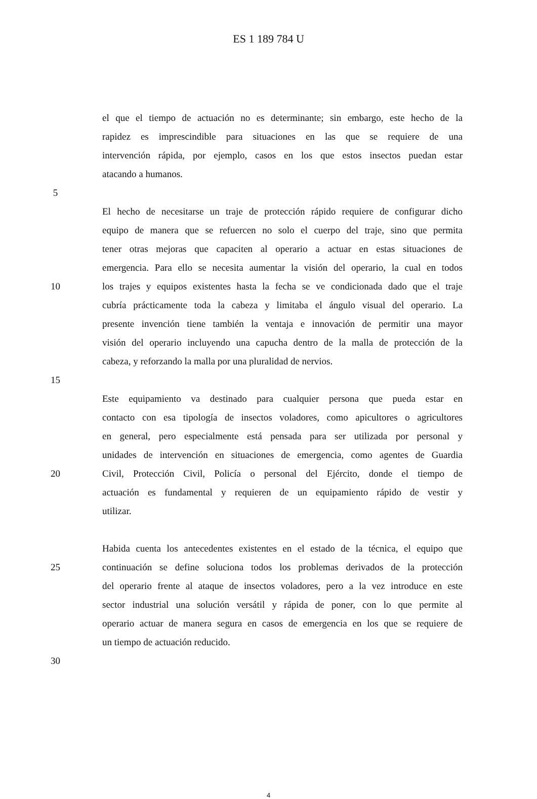ES 1 189 784 U
el que el tiempo de actuación no es determinante; sin embargo, este hecho de la
rapidez es imprescindible para situaciones en las que se requiere de una
intervención rápida, por ejemplo, casos en los que estos insectos puedan estar
atacando a humanos.
5
El hecho de necesitarse un traje de protección rápido requiere de configurar dicho
equipo de manera que se refuercen no solo el cuerpo del traje, sino que permita
tener otras mejoras que capaciten al operario a actuar en estas situaciones de
emergencia. Para ello se necesita aumentar la visión del operario, la cual en todos
10 los trajes y equipos existentes hasta la fecha se ve condicionada dado que el traje
cubría prácticamente toda la cabeza y limitaba el ángulo visual del operario. La
presente invención tiene también la ventaja e innovación de permitir una mayor
visión del operario incluyendo una capucha dentro de la malla de protección de la
cabeza, y reforzando la malla por una pluralidad de nervios.
15
Este equipamiento va destinado para cualquier persona que pueda estar en
contacto con esa tipología de insectos voladores, como apicultores o agricultores
en general, pero especialmente está pensada para ser utilizada por personal y
unidades de intervención en situaciones de emergencia, como agentes de Guardia
20 Civil, Protección Civil, Policía o personal del Ejército, donde el tiempo de
actuación es fundamental y requieren de un equipamiento rápido de vestir y
utilizar.
Habida cuenta los antecedentes existentes en el estado de la técnica, el equipo que
25 continuación se define soluciona todos los problemas derivados de la protección
del operario frente al ataque de insectos voladores, pero a la vez introduce en este
sector industrial una solución versátil y rápida de poner, con lo que permite al
operario actuar de manera segura en casos de emergencia en los que se requiere de
un tiempo de actuación reducido.
30
4